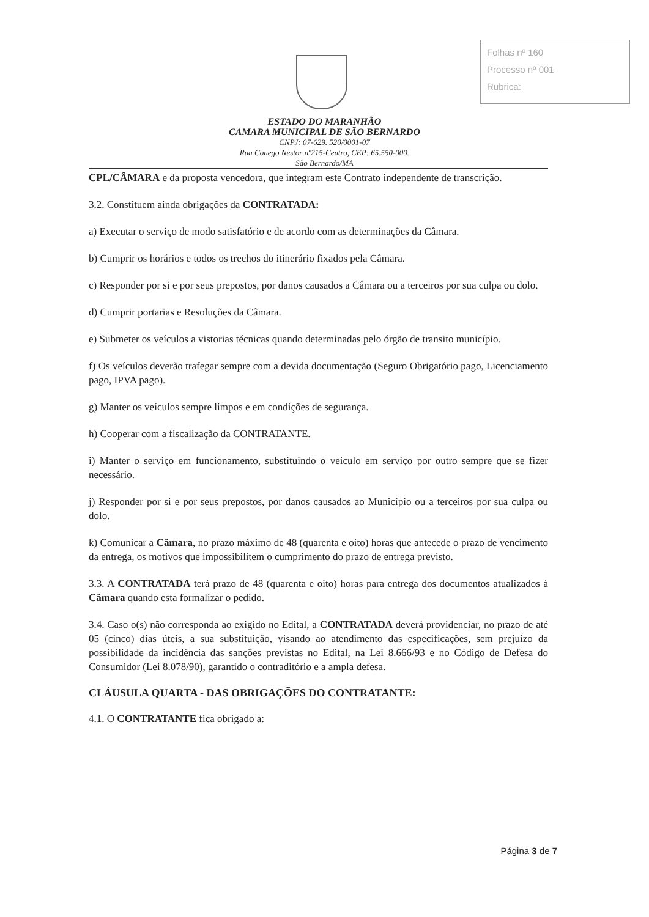Folhas nº 160
Processo nº 001
Rubrica:
ESTADO DO MARANHÃO
CAMARA MUNICIPAL DE SÃO BERNARDO
CNPJ: 07-629. 520/0001-07
Rua Conego Nestor nº215-Centro, CEP: 65.550-000.
São Bernardo/MA
CPL/CÂMARA e da proposta vencedora, que integram este Contrato independente de transcrição.
3.2. Constituem ainda obrigações da CONTRATADA:
a) Executar o serviço de modo satisfatório e de acordo com as determinações da Câmara.
b) Cumprir os horários e todos os trechos do itinerário fixados pela Câmara.
c) Responder por si e por seus prepostos, por danos causados a Câmara ou a terceiros por sua culpa ou dolo.
d) Cumprir portarias e Resoluções da Câmara.
e) Submeter os veículos a vistorias técnicas quando determinadas pelo órgão de transito município.
f) Os veículos deverão trafegar sempre com a devida documentação (Seguro Obrigatório pago, Licenciamento pago, IPVA pago).
g) Manter os veículos sempre limpos e em condições de segurança.
h) Cooperar com a fiscalização da CONTRATANTE.
i) Manter o serviço em funcionamento, substituindo o veiculo em serviço por outro sempre que se fizer necessário.
j) Responder por si e por seus prepostos, por danos causados ao Município ou a terceiros por sua culpa ou dolo.
k) Comunicar a Câmara, no prazo máximo de 48 (quarenta e oito) horas que antecede o prazo de vencimento da entrega, os motivos que impossibilitem o cumprimento do prazo de entrega previsto.
3.3. A CONTRATADA terá prazo de 48 (quarenta e oito) horas para entrega dos documentos atualizados à Câmara quando esta formalizar o pedido.
3.4. Caso o(s) não corresponda ao exigido no Edital, a CONTRATADA deverá providenciar, no prazo de até 05 (cinco) dias úteis, a sua substituição, visando ao atendimento das especificações, sem prejuízo da possibilidade da incidência das sanções previstas no Edital, na Lei 8.666/93 e no Código de Defesa do Consumidor (Lei 8.078/90), garantido o contraditório e a ampla defesa.
CLÁUSULA QUARTA - DAS OBRIGAÇÕES DO CONTRATANTE:
4.1. O CONTRATANTE fica obrigado a:
Página 3 de 7